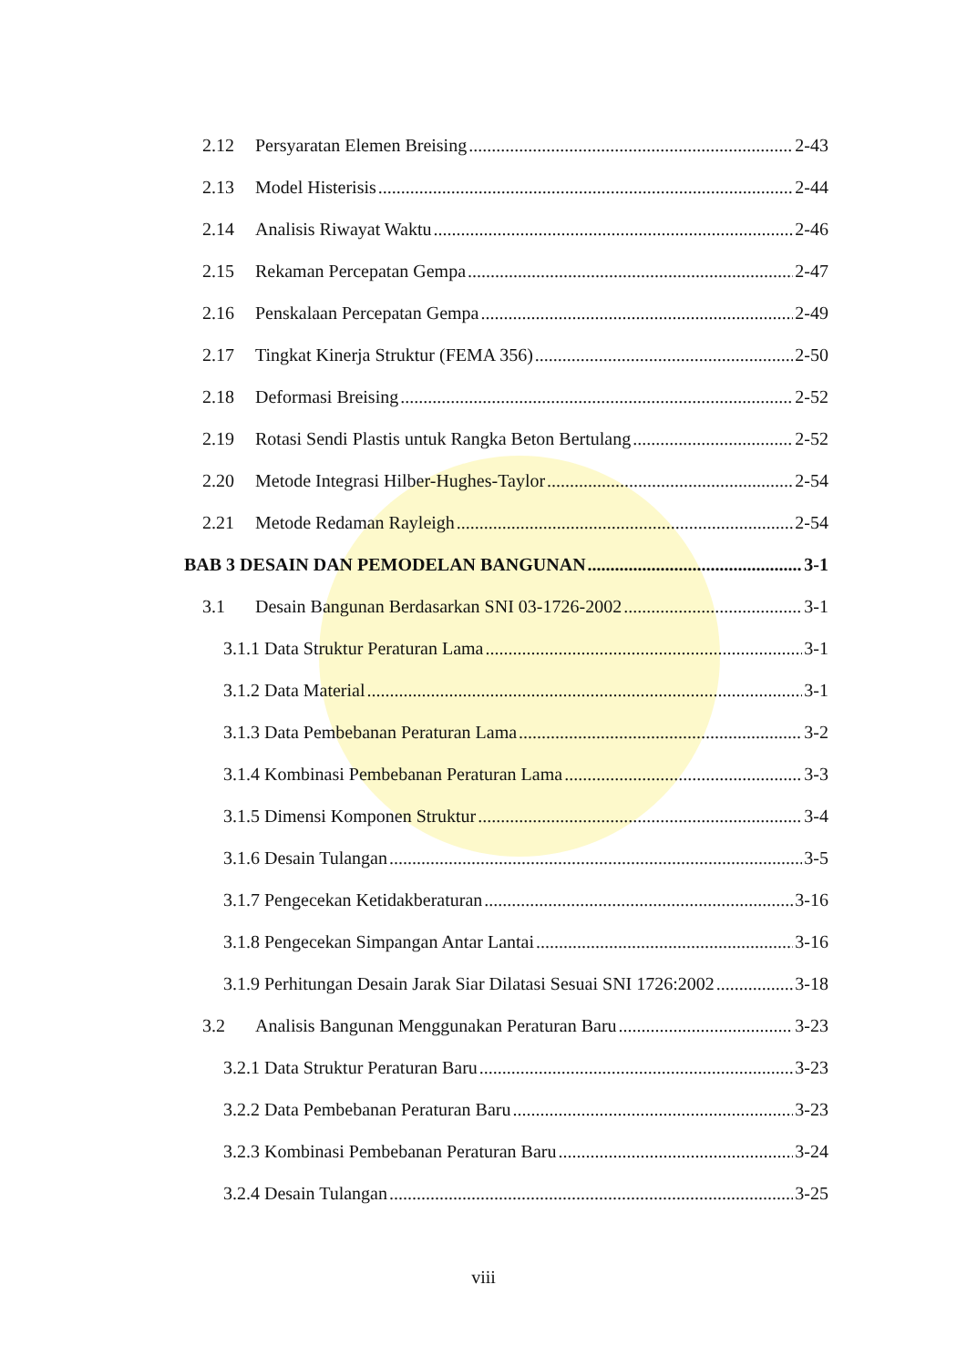2.12 Persyaratan Elemen Breising 2-43
2.13 Model Histerisis 2-44
2.14 Analisis Riwayat Waktu 2-46
2.15 Rekaman Percepatan Gempa 2-47
2.16 Penskalaan Percepatan Gempa 2-49
2.17 Tingkat Kinerja Struktur (FEMA 356) 2-50
2.18 Deformasi Breising 2-52
2.19 Rotasi Sendi Plastis untuk Rangka Beton Bertulang 2-52
2.20 Metode Integrasi Hilber-Hughes-Taylor 2-54
2.21 Metode Redaman Rayleigh 2-54
BAB 3 DESAIN DAN PEMODELAN BANGUNAN 3-1
3.1 Desain Bangunan Berdasarkan SNI 03-1726-2002 3-1
3.1.1 Data Struktur Peraturan Lama 3-1
3.1.2 Data Material 3-1
3.1.3 Data Pembebanan Peraturan Lama 3-2
3.1.4 Kombinasi Pembebanan Peraturan Lama 3-3
3.1.5 Dimensi Komponen Struktur 3-4
3.1.6 Desain Tulangan 3-5
3.1.7 Pengecekan Ketidakberaturan 3-16
3.1.8 Pengecekan Simpangan Antar Lantai 3-16
3.1.9 Perhitungan Desain Jarak Siar Dilatasi Sesuai SNI 1726:2002 3-18
3.2 Analisis Bangunan Menggunakan Peraturan Baru 3-23
3.2.1 Data Struktur Peraturan Baru 3-23
3.2.2 Data Pembebanan Peraturan Baru 3-23
3.2.3 Kombinasi Pembebanan Peraturan Baru 3-24
3.2.4 Desain Tulangan 3-25
viii